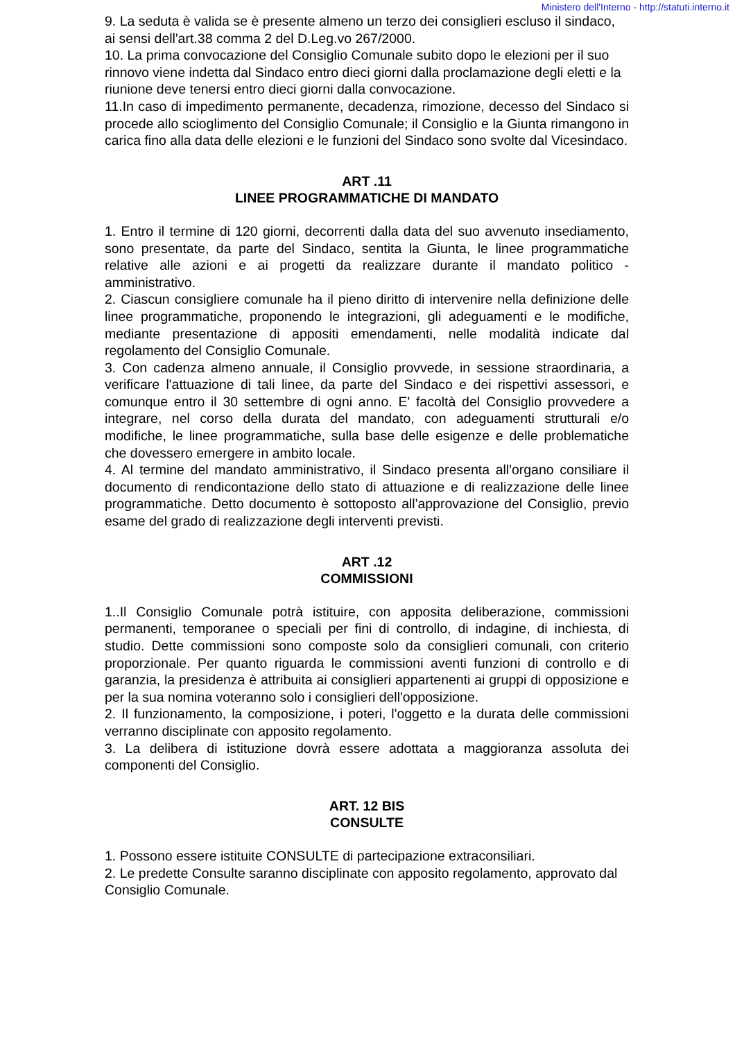Ministero dell'Interno - http://statuti.interno.it
9. La seduta è valida se è presente almeno un terzo dei consiglieri escluso il sindaco, ai sensi dell'art.38 comma 2 del D.Leg.vo 267/2000.
10. La prima convocazione del Consiglio Comunale subito dopo le elezioni per il suo rinnovo viene indetta dal Sindaco entro dieci giorni dalla proclamazione degli eletti e la riunione deve tenersi entro dieci giorni dalla convocazione.
11.In caso di impedimento permanente, decadenza, rimozione, decesso del Sindaco si procede allo scioglimento del Consiglio Comunale; il Consiglio e la Giunta rimangono in carica fino alla data delle elezioni e le funzioni del Sindaco sono svolte dal Vicesindaco.
ART .11
LINEE PROGRAMMATICHE DI MANDATO
1. Entro il termine di 120 giorni, decorrenti dalla data del suo avvenuto insediamento, sono presentate, da parte del Sindaco, sentita la Giunta, le linee programmatiche relative alle azioni e ai progetti da realizzare durante il mandato politico - amministrativo.
2. Ciascun consigliere comunale ha il pieno diritto di intervenire nella definizione delle linee programmatiche, proponendo le integrazioni, gli adeguamenti e le modifiche, mediante presentazione di appositi emendamenti, nelle modalità indicate dal regolamento del Consiglio Comunale.
3. Con cadenza almeno annuale, il Consiglio provvede, in sessione straordinaria, a verificare l'attuazione di tali linee, da parte del Sindaco e dei rispettivi assessori, e comunque entro il 30 settembre di ogni anno. E' facoltà del Consiglio provvedere a integrare, nel corso della durata del mandato, con adeguamenti strutturali e/o modifiche, le linee programmatiche, sulla base delle esigenze e delle problematiche che dovessero emergere in ambito locale.
4. Al termine del mandato amministrativo, il Sindaco presenta all'organo consiliare il documento di rendicontazione dello stato di attuazione e di realizzazione delle linee programmatiche. Detto documento è sottoposto all'approvazione del Consiglio, previo esame del grado di realizzazione degli interventi previsti.
ART .12
COMMISSIONI
1..Il Consiglio Comunale potrà istituire, con apposita deliberazione, commissioni permanenti, temporanee o speciali per fini di controllo, di indagine, di inchiesta, di studio. Dette commissioni sono composte solo da consiglieri comunali, con criterio proporzionale. Per quanto riguarda le commissioni aventi funzioni di controllo e di garanzia, la presidenza è attribuita ai consiglieri appartenenti ai gruppi di opposizione e per la sua nomina voteranno solo i consiglieri dell'opposizione.
2. Il funzionamento, la composizione, i poteri, l'oggetto e la durata delle commissioni verranno disciplinate con apposito regolamento.
3. La delibera di istituzione dovrà essere adottata a maggioranza assoluta dei componenti del Consiglio.
ART. 12 BIS
CONSULTE
1. Possono essere istituite CONSULTE di partecipazione extraconsiliari.
2. Le predette Consulte saranno disciplinate con apposito regolamento, approvato dal Consiglio Comunale.